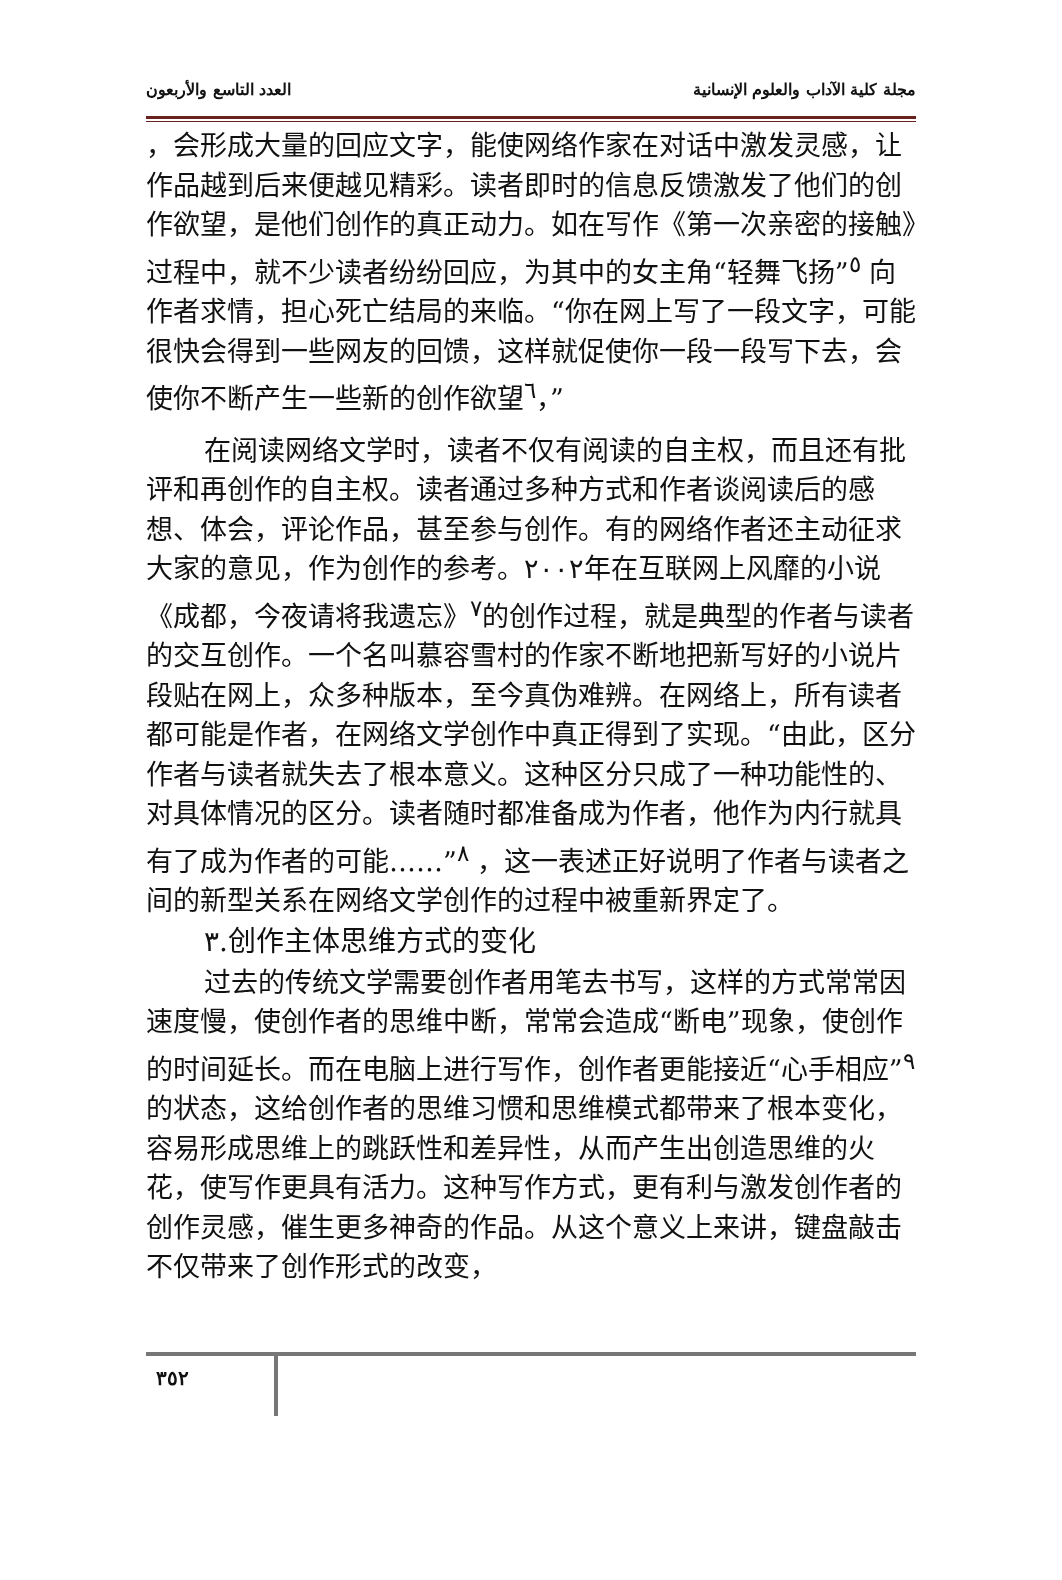العدد التاسع والأربعون مجلة كلية الآداب والعلوم الإنسانية
，会形成大量的回应文字，能使网络作家在对话中激发灵感，让作品越到后来便越见精彩。读者即时的信息反馈激发了他们的创作欲望，是他们创作的真正动力。如在写作《第一次亲密的接触》过程中，就不少读者纷纷回应，为其中的女主角“轻舞飞扬”<sup>٥</sup> 向作者求情，担心死亡结局的来临。“你在网上写了一段文字，可能很快会得到一些网友的回馈，这样就促使你一段一段写下去，会使你不断产生一些新的创作欲望<sup>٦</sup>，”
在阅读网络文学时，读者不仅有阅读的自主权，而且还有批评和再创作的自主权。读者通过多种方式和作者谈阅读后的感想、体会，评论作品，甚至参与创作。有的网络作者还主动征求大家的意见，作为创作的参考。٢٠٠٢年在互联网上风靡的小说《成都，今夜请将我遗忘》<sup>٧</sup>的创作过程，就是典型的作者与读者的交互创作。一个名叫慕容雪村的作家不断地把新写好的小说片段贴在网上，众多种版本，至今真伪难辨。在网络上，所有读者都可能是作者，在网络文学创作中真正得到了实现。“由此，区分作者与读者就失去了根本意义。这种区分只成了一种功能性的、对具体情况的区分。读者随时都准备成为作者，他作为内行就具有了成为作者的可能……”<sup>٨</sup> ，这一表述正好说明了作者与读者之间的新型关系在网络文学创作的过程中被重新界定了。
٣.创作主体思维方式的变化
过去的传统文学需要创作者用笔去书写，这样的方式常常因速度慢，使创作者的思维中断，常常会造成“断电”现象，使创作的时间延长。而在电脑上进行写作，创作者更能接近“心手相应”<sup>٩</sup> 的状态，这给创作者的思维习惯和思维模式都带来了根本变化，容易形成思维上的跳跃性和差异性，从而产生出创造思维的火花，使写作更具有活力。这种写作方式，更有利与激发创作者的创作灵感，催生更多神奇的作品。从这个意义上来讲，键盘敲击不仅带来了创作形式的改变，
٣٥٢